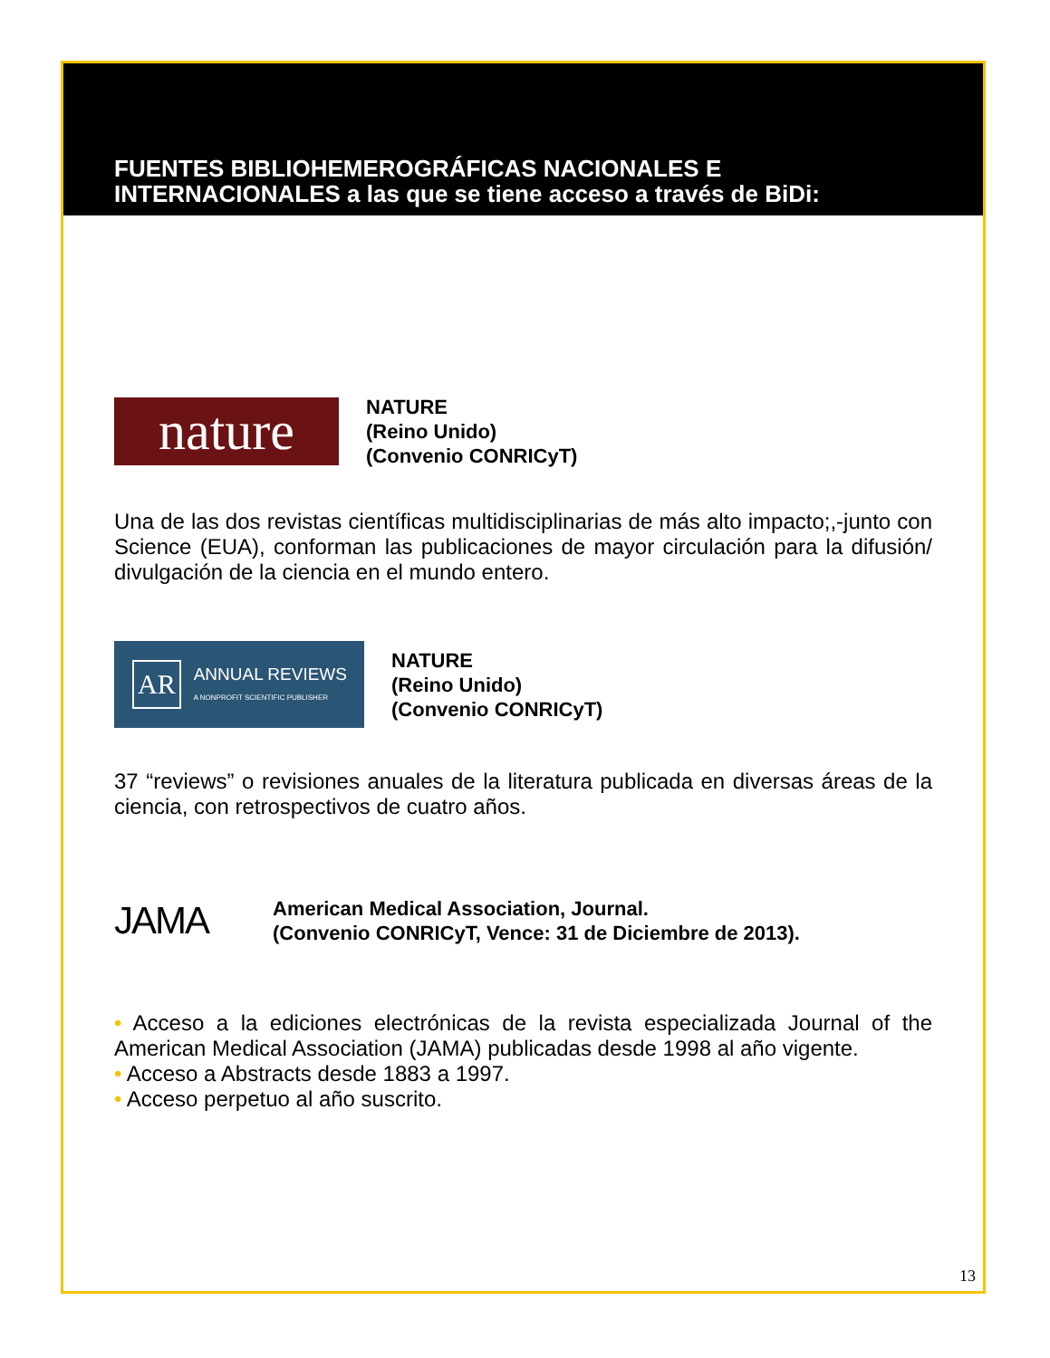FUENTES BIBLIOHEMEROGRÁFICAS NACIONALES E INTERNACIONALES a las que se tiene acceso a través de BiDi:
nature
NATURE
(Reino Unido)
(Convenio CONRICyT)
Una de las dos revistas científicas multidisciplinarias de más alto impacto;,-junto con Science (EUA), conforman las publicaciones de mayor circulación para la difusión/ divulgación de la ciencia en el mundo entero.
AR ANNUAL REVIEWS
A NONPROFIT SCIENTIFIC PUBLISHER
NATURE
(Reino Unido)
(Convenio CONRICyT)
37 “reviews” o revisiones anuales de la literatura publicada en diversas áreas de la ciencia, con retrospectivos de cuatro años.
JAMA
American Medical Association, Journal.
(Convenio CONRICyT, Vence: 31 de Diciembre de 2013).
• Acceso a la ediciones electrónicas de la revista especializada Journal of the American Medical Association (JAMA) publicadas desde 1998 al año vigente.
• Acceso a Abstracts desde 1883 a 1997.
• Acceso perpetuo al año suscrito.
13